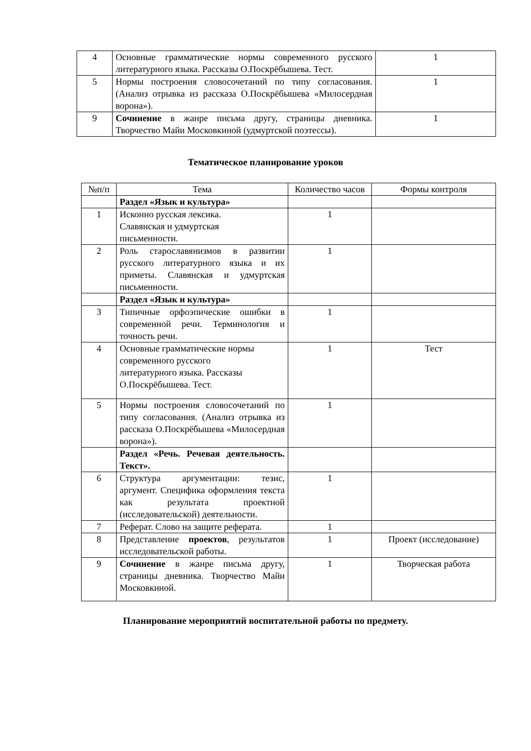| 4 | Основные грамматические нормы современного русского литературного языка. Рассказы О.Поскрёбышева. Тест. | 1 |
| 5 | Нормы построения словосочетаний по типу согласования. (Анализ отрывка из рассказа О.Поскрёбышева «Милосердная ворона»). | 1 |
| 9 | Сочинение в жанре письма другу, страницы дневника. Творчество Майи Московкиной (удмуртской поэтессы). | 1 |
Тематическое планирование уроков
| №п/п | Тема | Количество часов | Формы контроля |
| --- | --- | --- | --- |
| | Раздел «Язык и культура» | | |
| 1 | Исконно русская лексика. Славянская и удмуртская письменности. | 1 | |
| 2 | Роль старославянизмов в развитии русского литературного языка и их приметы. Славянская и удмуртская письменности. | 1 | |
| | Раздел «Язык и культура» | | |
| 3 | Типичные орфоэпические ошибки в современной речи. Терминология и точность речи. | 1 | |
| 4 | Основные грамматические нормы современного русского литературного языка. Рассказы О.Поскрёбышева. Тест. | 1 | Тест |
| 5 | Нормы построения словосочетаний по типу согласования. (Анализ отрывка из рассказа О.Поскрёбышева «Милосердная ворона»). | 1 | |
| | Раздел «Речь. Речевая деятельность. Текст». | | |
| 6 | Структура аргументации: тезис, аргумент. Специфика оформления текста как результата проектной (исследовательской) деятельности. | 1 | |
| 7 | Реферат. Слово на защите реферата. | 1 | |
| 8 | Представление проектов , результатов исследовательской работы. | 1 | Проект (исследование) |
| 9 | Сочинение в жанре письма другу, страницы дневника. Творчество Майи Московкиной. | 1 | Творческая работа |
Планирование мероприятий воспитательной работы по предмету.